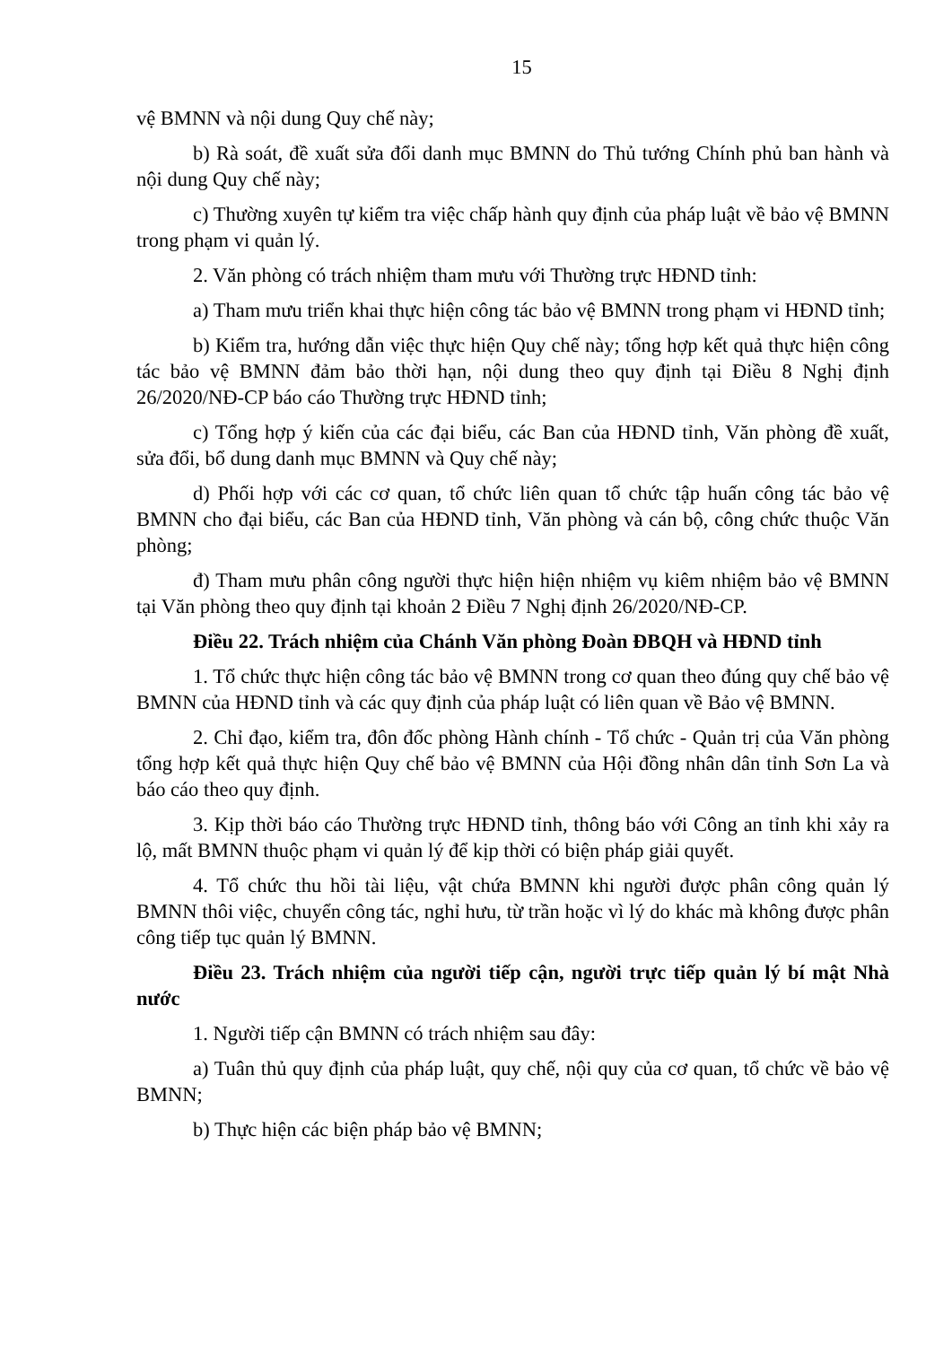15
vệ BMNN và nội dung Quy chế này;
b) Rà soát, đề xuất sửa đổi danh mục BMNN do Thủ tướng Chính phủ ban hành và nội dung Quy chế này;
c) Thường xuyên tự kiểm tra việc chấp hành quy định của pháp luật về bảo vệ BMNN trong phạm vi quản lý.
2. Văn phòng có trách nhiệm tham mưu với Thường trực HĐND tỉnh:
a) Tham mưu triển khai thực hiện công tác bảo vệ BMNN trong phạm vi HĐND tỉnh;
b) Kiểm tra, hướng dẫn việc thực hiện Quy chế này; tổng hợp kết quả thực hiện công tác bảo vệ BMNN đảm bảo thời hạn, nội dung theo quy định tại Điều 8 Nghị định 26/2020/NĐ-CP báo cáo Thường trực HĐND tỉnh;
c) Tổng hợp ý kiến của các đại biểu, các Ban của HĐND tỉnh, Văn phòng đề xuất, sửa đổi, bổ dung danh mục BMNN và Quy chế này;
d) Phối hợp với các cơ quan, tổ chức liên quan tổ chức tập huấn công tác bảo vệ BMNN cho đại biểu, các Ban của HĐND tỉnh, Văn phòng và cán bộ, công chức thuộc Văn phòng;
đ) Tham mưu phân công người thực hiện hiện nhiệm vụ kiêm nhiệm bảo vệ BMNN tại Văn phòng theo quy định tại khoản 2 Điều 7 Nghị định 26/2020/NĐ-CP.
Điều 22. Trách nhiệm của Chánh Văn phòng Đoàn ĐBQH và HĐND tỉnh
1. Tổ chức thực hiện công tác bảo vệ BMNN trong cơ quan theo đúng quy chế bảo vệ BMNN của HĐND tỉnh và các quy định của pháp luật có liên quan về Bảo vệ BMNN.
2. Chỉ đạo, kiểm tra, đôn đốc phòng Hành chính - Tổ chức - Quản trị của Văn phòng tổng hợp kết quả thực hiện Quy chế bảo vệ BMNN của Hội đồng nhân dân tỉnh Sơn La và báo cáo theo quy định.
3. Kịp thời báo cáo Thường trực HĐND tỉnh, thông báo với Công an tỉnh khi xảy ra lộ, mất BMNN thuộc phạm vi quản lý để kịp thời có biện pháp giải quyết.
4. Tổ chức thu hồi tài liệu, vật chứa BMNN khi người được phân công quản lý BMNN thôi việc, chuyển công tác, nghỉ hưu, từ trần hoặc vì lý do khác mà không được phân công tiếp tục quản lý BMNN.
Điều 23. Trách nhiệm của người tiếp cận, người trực tiếp quản lý bí mật Nhà nước
1. Người tiếp cận BMNN có trách nhiệm sau đây:
a) Tuân thủ quy định của pháp luật, quy chế, nội quy của cơ quan, tổ chức về bảo vệ BMNN;
b) Thực hiện các biện pháp bảo vệ BMNN;